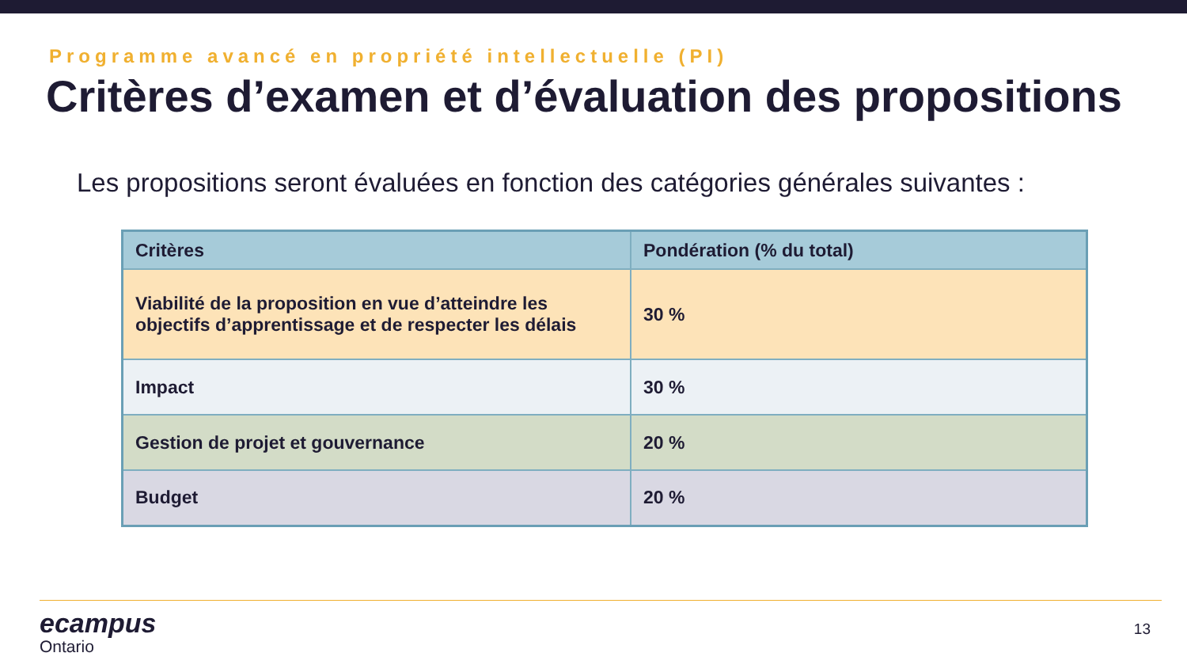Programme avancé en propriété intellectuelle (PI)
Critères d’examen et d’évaluation des propositions
Les propositions seront évaluées en fonction des catégories générales suivantes :
| Critères | Pondération (% du total) |
| --- | --- |
| Viabilité de la proposition en vue d’atteindre les objectifs d’apprentissage et de respecter les délais | 30 % |
| Impact | 30 % |
| Gestion de projet et gouvernance | 20 % |
| Budget | 20 % |
ecampus
Ontario
13